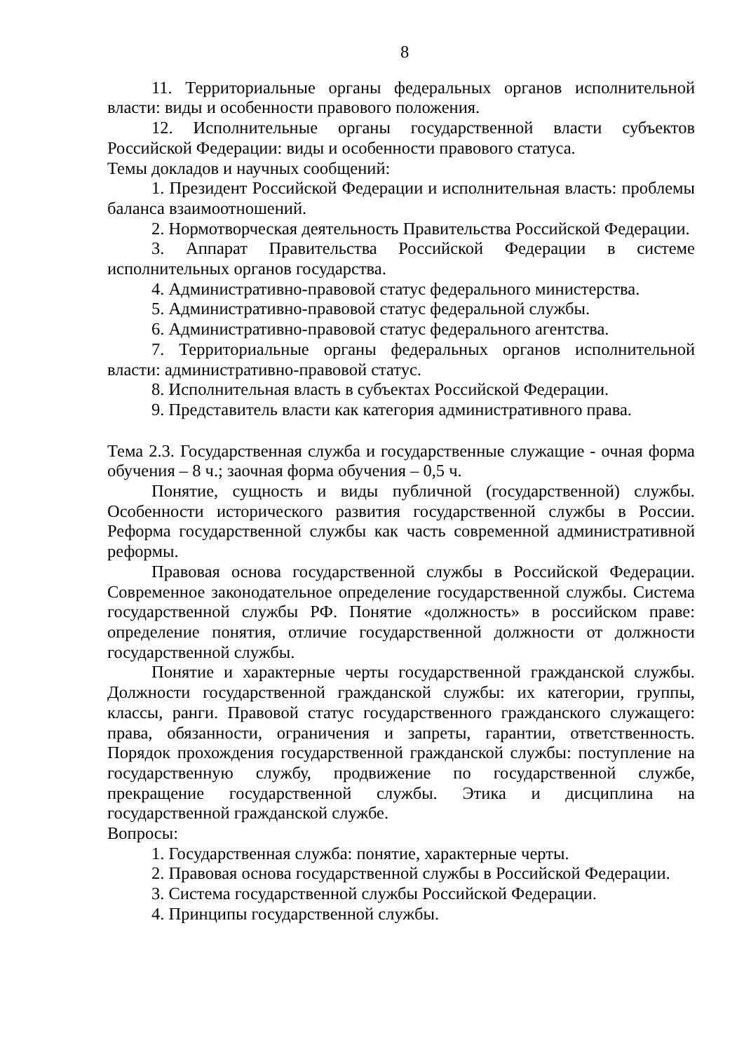8
11. Территориальные органы федеральных органов исполнительной власти: виды и особенности правового положения.
12. Исполнительные органы государственной власти субъектов Российской Федерации: виды и особенности правового статуса.
Темы докладов и научных сообщений:
1. Президент Российской Федерации и исполнительная власть: проблемы баланса взаимоотношений.
2. Нормотворческая деятельность Правительства Российской Федерации.
3. Аппарат Правительства Российской Федерации в системе исполнительных органов государства.
4. Административно-правовой статус федерального министерства.
5. Административно-правовой статус федеральной службы.
6. Административно-правовой статус федерального агентства.
7. Территориальные органы федеральных органов исполнительной власти: административно-правовой статус.
8. Исполнительная власть в субъектах Российской Федерации.
9. Представитель власти как категория административного права.
Тема 2.3. Государственная служба и государственные служащие - очная форма обучения – 8 ч.; заочная форма обучения – 0,5 ч.
Понятие, сущность и виды публичной (государственной) службы. Особенности исторического развития государственной службы в России. Реформа государственной службы как часть современной административной реформы.
Правовая основа государственной службы в Российской Федерации. Современное законодательное определение государственной службы. Система государственной службы РФ. Понятие «должность» в российском праве: определение понятия, отличие государственной должности от должности государственной службы.
Понятие и характерные черты государственной гражданской службы. Должности государственной гражданской службы: их категории, группы, классы, ранги. Правовой статус государственного гражданского служащего: права, обязанности, ограничения и запреты, гарантии, ответственность. Порядок прохождения государственной гражданской службы: поступление на государственную службу, продвижение по государственной службе, прекращение государственной службы. Этика и дисциплина на государственной гражданской службе.
Вопросы:
1. Государственная служба: понятие, характерные черты.
2. Правовая основа государственной службы в Российской Федерации.
3. Система государственной службы Российской Федерации.
4. Принципы государственной службы.